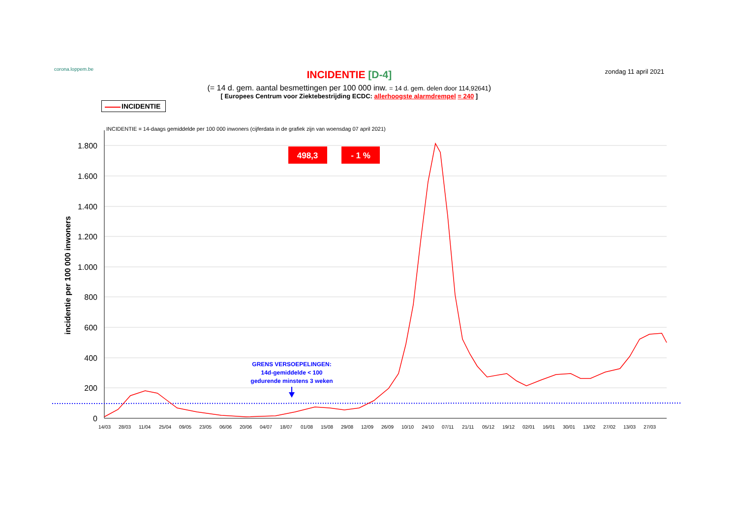corona.loppem.be
INCIDENTIE [D-4]
(= 14 d. gem. aantal besmettingen per 100 000 inw. = 14 d. gem. delen door 114,92641)
[ Europees Centrum voor Ziektebestrijding ECDC: allerhoogste alarmdrempel = 240 ]
zondag 11 april 2021
INCIDENTIE
INCIDENTIE = 14-daags gemiddelde per 100 000 inwoners (cijferdata in de grafiek zijn van woensdag 07 april 2021)
1.800
1.600
1.400
1.200
1.000
800
600
400
200
0
incidentie per 100 000 inwoners
14/03
28/03
11/04
25/04
09/05
23/05
06/06
20/06
04/07
18/07
01/08
15/08
29/08
12/09
26/09
10/10
24/10
07/11
21/11
05/12
19/12
02/01
16/01
30/01
13/02
27/02
13/03
27/03
498,3
- 1 %
GRENS VERSOEPELINGEN:
14d-gemiddelde < 100
gedurende minstens 3 weken